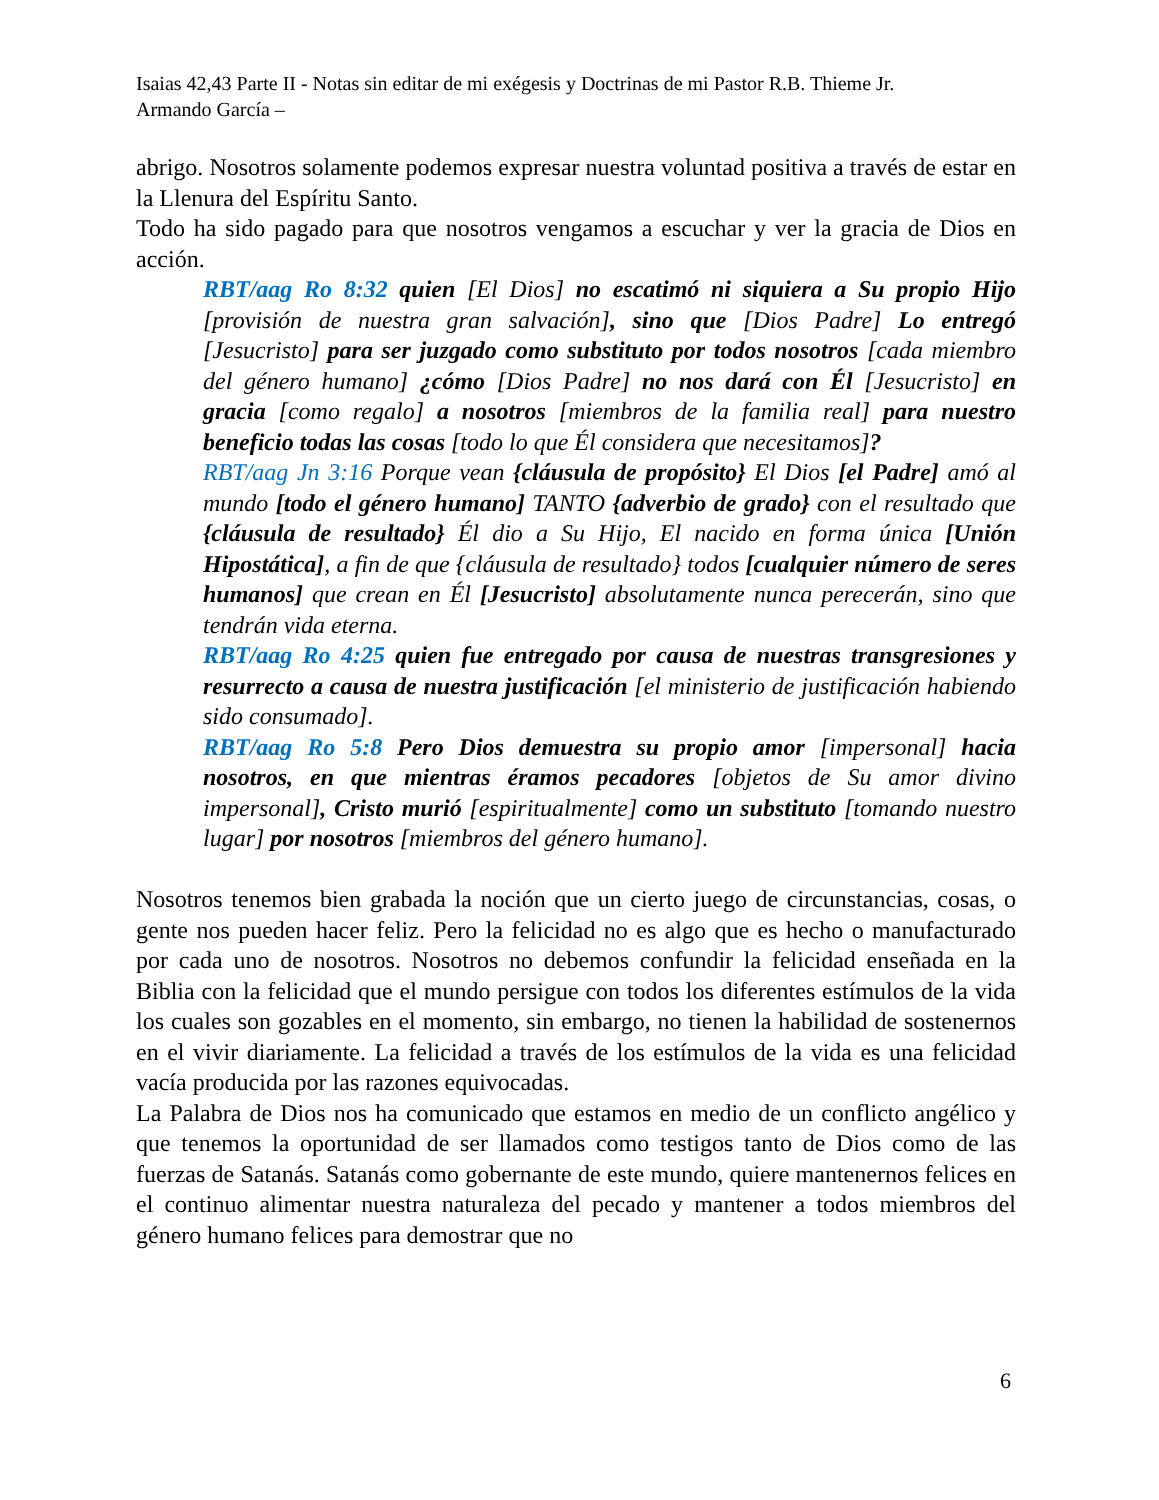Isaias 42,43 Parte II - Notas sin editar de mi exégesis y Doctrinas de mi Pastor R.B. Thieme Jr.
Armando García –
abrigo. Nosotros solamente podemos expresar nuestra voluntad positiva a través de estar en la Llenura del Espíritu Santo.
Todo ha sido pagado para que nosotros vengamos a escuchar y ver la gracia de Dios en acción.
RBT/aag Ro 8:32 quien [El Dios] no escatimó ni siquiera a Su propio Hijo [provisión de nuestra gran salvación], sino que [Dios Padre] Lo entregó [Jesucristo] para ser juzgado como substituto por todos nosotros [cada miembro del género humano] ¿cómo [Dios Padre] no nos dará con Él [Jesucristo] en gracia [como regalo] a nosotros [miembros de la familia real] para nuestro beneficio todas las cosas [todo lo que Él considera que necesitamos]?
RBT/aag Jn 3:16 Porque vean {cláusula de propósito} El Dios [el Padre] amó al mundo [todo el género humano] TANTO {adverbio de grado} con el resultado que {cláusula de resultado} Él dio a Su Hijo, El nacido en forma única [Unión Hipostática], a fin de que {cláusula de resultado} todos [cualquier número de seres humanos] que crean en Él [Jesucristo] absolutamente nunca perecerán, sino que tendrán vida eterna.
RBT/aag Ro 4:25 quien fue entregado por causa de nuestras transgresiones y resurrecto a causa de nuestra justificación [el ministerio de justificación habiendo sido consumado].
RBT/aag Ro 5:8 Pero Dios demuestra su propio amor [impersonal] hacia nosotros, en que mientras éramos pecadores [objetos de Su amor divino impersonal], Cristo murió [espiritualmente] como un substituto [tomando nuestro lugar] por nosotros [miembros del género humano].
Nosotros tenemos bien grabada la noción que un cierto juego de circunstancias, cosas, o gente nos pueden hacer feliz. Pero la felicidad no es algo que es hecho o manufacturado por cada uno de nosotros. Nosotros no debemos confundir la felicidad enseñada en la Biblia con la felicidad que el mundo persigue con todos los diferentes estímulos de la vida los cuales son gozables en el momento, sin embargo, no tienen la habilidad de sostenernos en el vivir diariamente. La felicidad a través de los estímulos de la vida es una felicidad vacía producida por las razones equivocadas.
La Palabra de Dios nos ha comunicado que estamos en medio de un conflicto angélico y que tenemos la oportunidad de ser llamados como testigos tanto de Dios como de las fuerzas de Satanás. Satanás como gobernante de este mundo, quiere mantenernos felices en el continuo alimentar nuestra naturaleza del pecado y mantener a todos miembros del género humano felices para demostrar que no
6